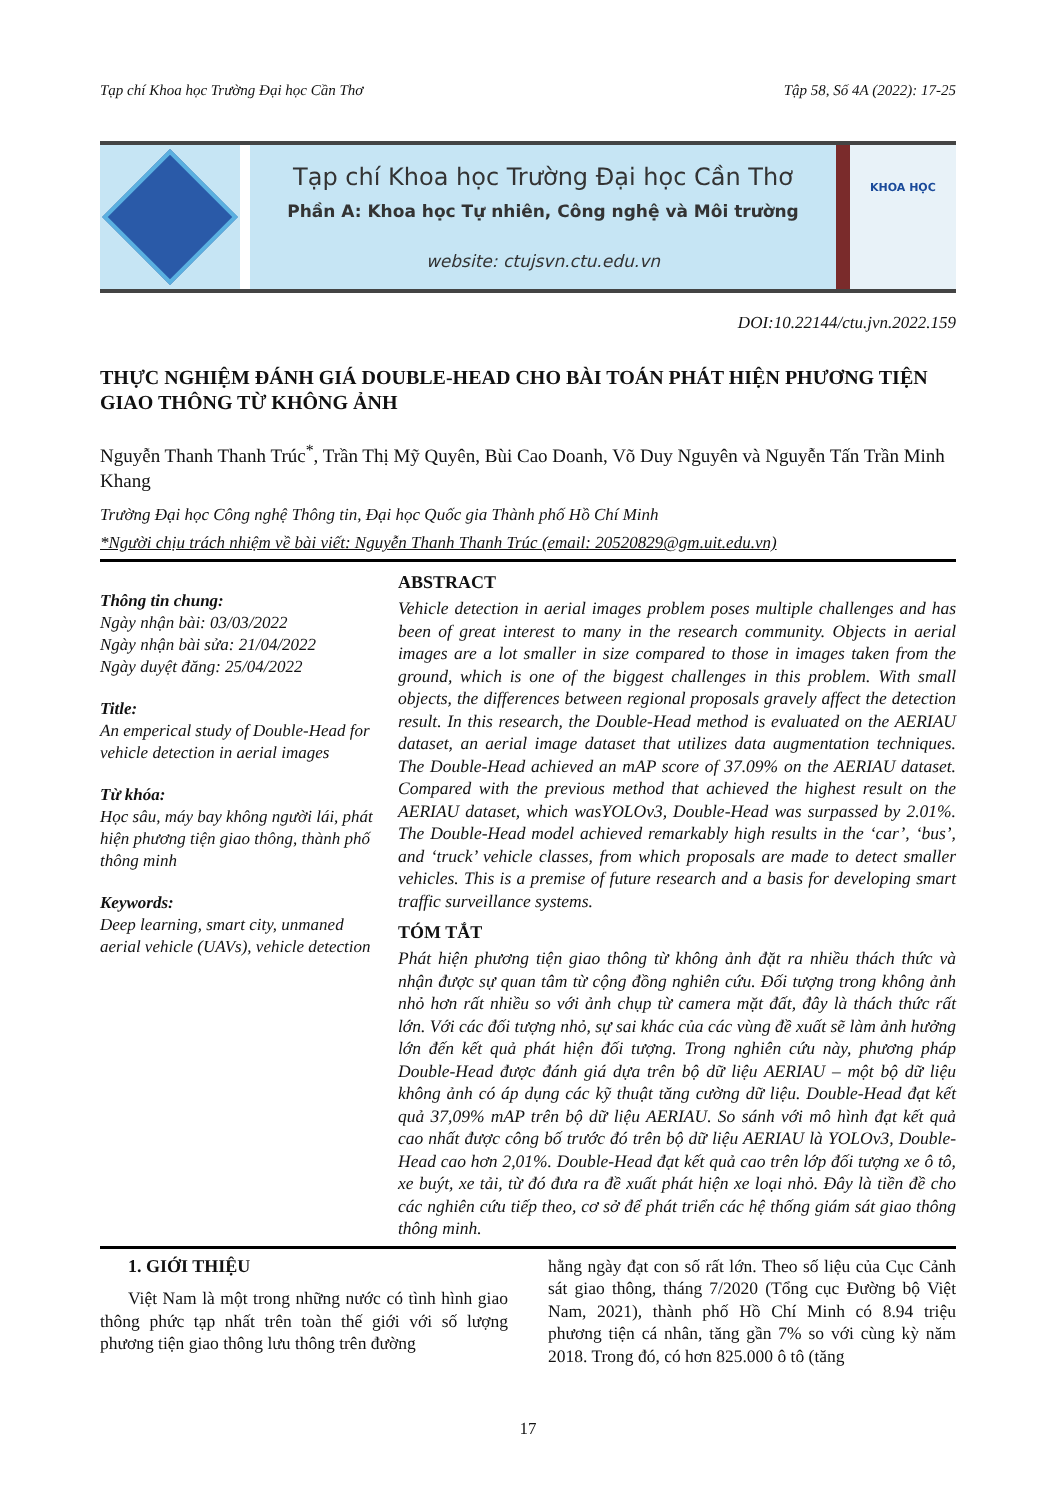Tạp chí Khoa học Trường Đại học Cần Thơ Tập 58, Số 4A (2022): 17-25
Tạp chí Khoa học Trường Đại học Cần Thơ
Phần A: Khoa học Tự nhiên, Công nghệ và Môi trường
website: ctujsvn.ctu.edu.vn
KHOA HỌC
DOI:10.22144/ctu.jvn.2022.159
THỰC NGHIỆM ĐÁNH GIÁ DOUBLE-HEAD CHO BÀI TOÁN PHÁT HIỆN PHƯƠNG TIỆN GIAO THÔNG TỪ KHÔNG ẢNH
Nguyễn Thanh Thanh Trúc<sup>*</sup>, Trần Thị Mỹ Quyên, Bùi Cao Doanh, Võ Duy Nguyên và Nguyễn Tấn Trần Minh Khang
Trường Đại học Công nghệ Thông tin, Đại học Quốc gia Thành phố Hồ Chí Minh
*Người chịu trách nhiệm về bài viết: Nguyễn Thanh Thanh Trúc (email: 20520829@gm.uit.edu.vn)
Thông tin chung:
Ngày nhận bài: 03/03/2022
Ngày nhận bài sửa: 21/04/2022
Ngày duyệt đăng: 25/04/2022
Title:
An emperical study of Double-Head for vehicle detection in aerial images
Từ khóa:
Học sâu, máy bay không người lái, phát hiện phương tiện giao thông, thành phố thông minh
Keywords:
Deep learning, smart city, unmaned aerial vehicle (UAVs), vehicle detection
ABSTRACT
Vehicle detection in aerial images problem poses multiple challenges and has been of great interest to many in the research community. Objects in aerial images are a lot smaller in size compared to those in images taken from the ground, which is one of the biggest challenges in this problem. With small objects, the differences between regional proposals gravely affect the detection result. In this research, the Double-Head method is evaluated on the AERIAU dataset, an aerial image dataset that utilizes data augmentation techniques. The Double-Head achieved an mAP score of 37.09% on the AERIAU dataset. Compared with the previous method that achieved the highest result on the AERIAU dataset, which wasYOLOv3, Double-Head was surpassed by 2.01%. The Double-Head model achieved remarkably high results in the ‘car’, ‘bus’, and ‘truck’ vehicle classes, from which proposals are made to detect smaller vehicles. This is a premise of future research and a basis for developing smart traffic surveillance systems.
TÓM TẮT
Phát hiện phương tiện giao thông từ không ảnh đặt ra nhiều thách thức và nhận được sự quan tâm từ cộng đồng nghiên cứu. Đối tượng trong không ảnh nhỏ hơn rất nhiều so với ảnh chụp từ camera mặt đất, đây là thách thức rất lớn. Với các đối tượng nhỏ, sự sai khác của các vùng đề xuất sẽ làm ảnh hưởng lớn đến kết quả phát hiện đối tượng. Trong nghiên cứu này, phương pháp Double-Head được đánh giá dựa trên bộ dữ liệu AERIAU – một bộ dữ liệu không ảnh có áp dụng các kỹ thuật tăng cường dữ liệu. Double-Head đạt kết quả 37,09% mAP trên bộ dữ liệu AERIAU. So sánh với mô hình đạt kết quả cao nhất được công bố trước đó trên bộ dữ liệu AERIAU là YOLOv3, Double-Head cao hơn 2,01%. Double-Head đạt kết quả cao trên lớp đối tượng xe ô tô, xe buýt, xe tải, từ đó đưa ra đề xuất phát hiện xe loại nhỏ. Đây là tiền đề cho các nghiên cứu tiếp theo, cơ sở để phát triển các hệ thống giám sát giao thông thông minh.
1. GIỚI THIỆU
Việt Nam là một trong những nước có tình hình giao thông phức tạp nhất trên toàn thế giới với số lượng phương tiện giao thông lưu thông trên đường
hằng ngày đạt con số rất lớn. Theo số liệu của Cục Cảnh sát giao thông, tháng 7/2020 (Tổng cục Đường bộ Việt Nam, 2021), thành phố Hồ Chí Minh có 8.94 triệu phương tiện cá nhân, tăng gần 7% so với cùng kỳ năm 2018. Trong đó, có hơn 825.000 ô tô (tăng
17